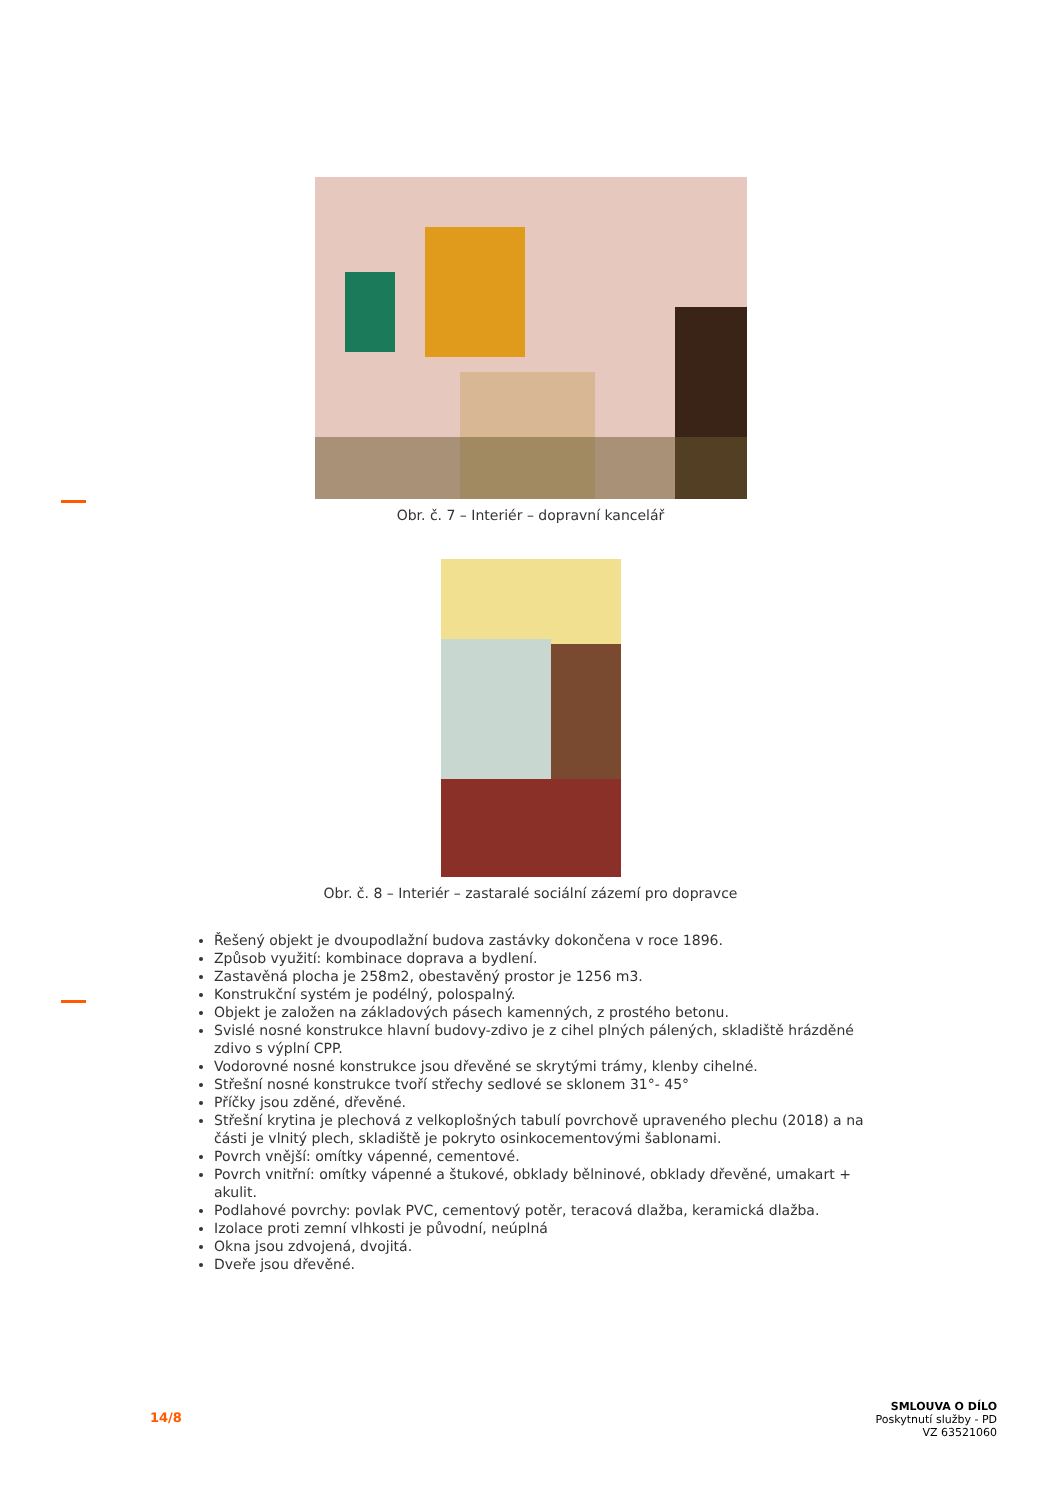Obr. č. 7 – Interiér – dopravní kancelář
Obr. č. 8 – Interiér – zastaralé sociální zázemí pro dopravce
Řešený objekt je dvoupodlažní budova zastávky dokončena v roce 1896.
Způsob využití: kombinace doprava a bydlení.
Zastavěná plocha je 258m2, obestavěný prostor je 1256 m3.
Konstrukční systém je podélný, polospalný.
Objekt je založen na základových pásech kamenných, z prostého betonu.
Svislé nosné konstrukce hlavní budovy-zdivo je z cihel plných pálených, skladiště hrázděné zdivo s výplní CPP.
Vodorovné nosné konstrukce jsou dřevěné se skrytými trámy, klenby cihelné.
Střešní nosné konstrukce tvoří střechy sedlové se sklonem 31°- 45°
Příčky jsou zděné, dřevěné.
Střešní krytina je plechová z velkoplošných tabulí povrchově upraveného plechu (2018) a na části je vlnitý plech, skladiště je pokryto osinkocementovými šablonami.
Povrch vnější: omítky vápenné, cementové.
Povrch vnitřní: omítky vápenné a štukové, obklady bělninové, obklady dřevěné, umakart + akulit.
Podlahové povrchy: povlak PVC, cementový potěr, teracová dlažba, keramická dlažba.
Izolace proti zemní vlhkosti je původní, neúplná
Okna jsou zdvojená, dvojitá.
Dveře jsou dřevěné.
14/8
SMLOUVA O DÍLO
Poskytnutí služby - PD
VZ 63521060